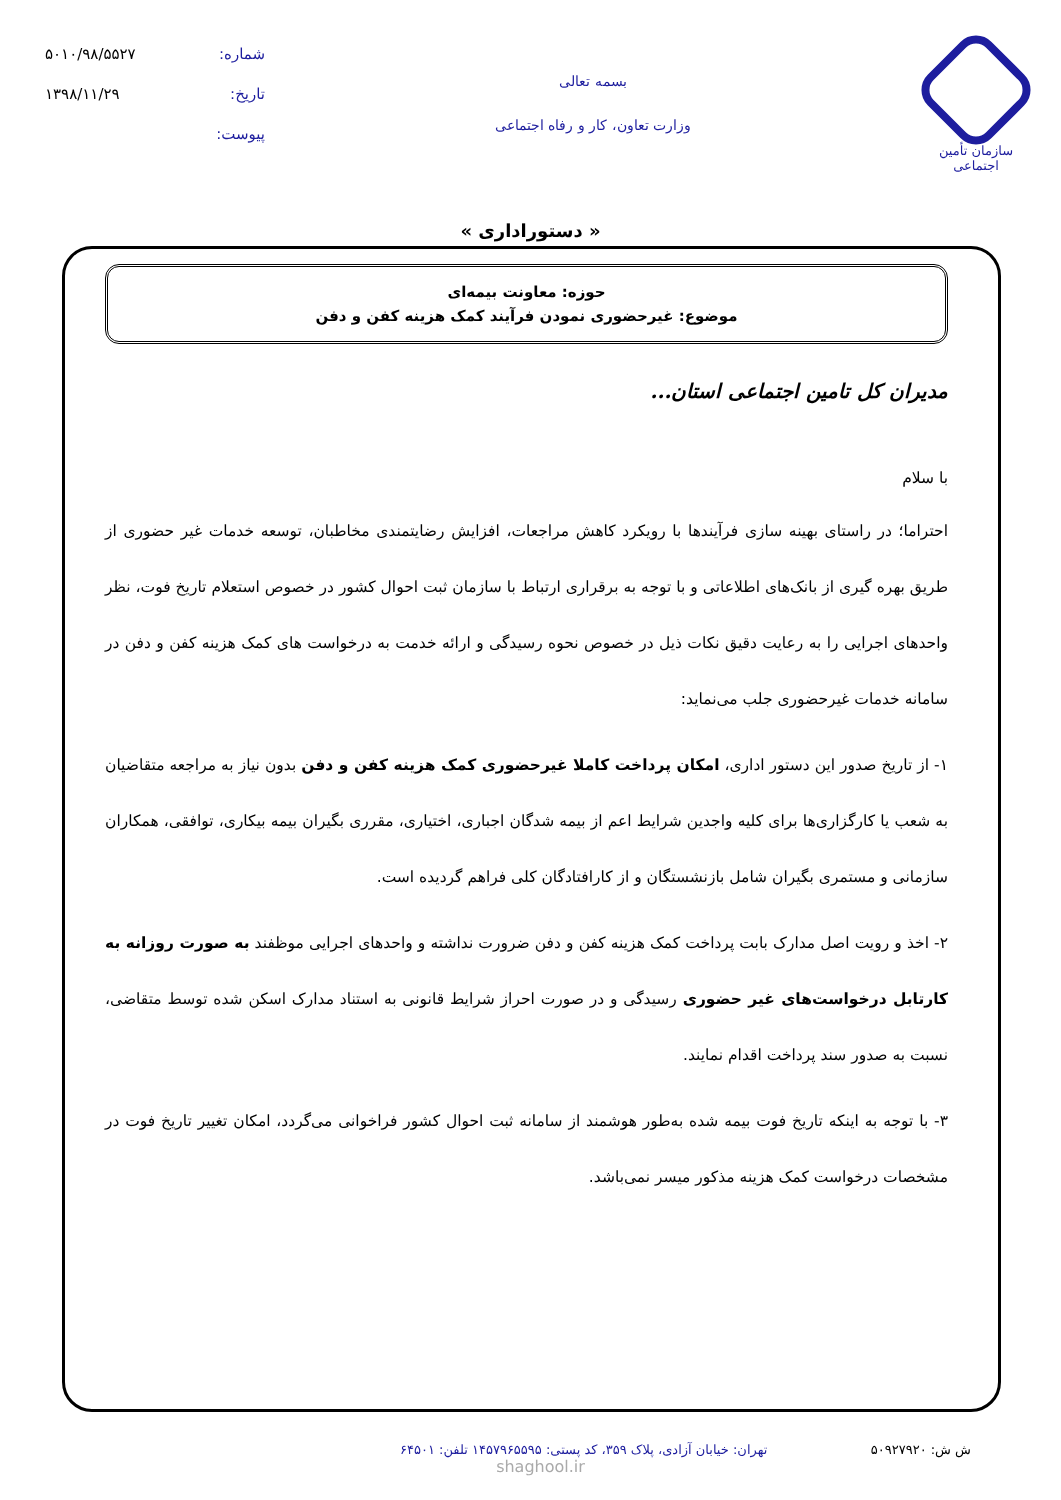سازمان تأمین اجتماعی
بسمه تعالی
وزارت تعاون، کار و رفاه اجتماعی
شماره: ۵۰۱۰/۹۸/۵۵۲۷
تاریخ: ۱۳۹۸/۱۱/۲۹
پیوست:
« دستوراداری »
حوزه: معاونت بیمه‌ای
موضوع: غیرحضوری نمودن فرآیند کمک هزینه کفن و دفن
مدیران کل تامین اجتماعی استان...
با سلام
احتراما؛ در راستای بهینه سازی فرآیندها با رویکرد کاهش مراجعات، افزایش رضایتمندی مخاطبان، توسعه خدمات غیر حضوری از طریق بهره گیری از بانک‌های اطلاعاتی و با توجه به برقراری ارتباط با سازمان ثبت احوال کشور در خصوص استعلام تاریخ فوت، نظر واحدهای اجرایی را به رعایت دقیق نکات ذیل در خصوص نحوه رسیدگی و ارائه خدمت به درخواست های کمک هزینه کفن و دفن در سامانه خدمات غیرحضوری جلب می‌نماید:
۱- از تاریخ صدور این دستور اداری، امکان پرداخت کاملا غیرحضوری کمک هزینه کفن و دفن بدون نیاز به مراجعه متقاضیان به شعب یا کارگزاری‌ها برای کلیه واجدین شرایط اعم از بیمه شدگان اجباری، اختیاری، مقرری بگیران بیمه بیکاری، توافقی، همکاران سازمانی و مستمری بگیران شامل بازنشستگان و از کارافتادگان کلی فراهم گردیده است.
۲- اخذ و رویت اصل مدارک بابت پرداخت کمک هزینه کفن و دفن ضرورت نداشته و واحدهای اجرایی موظفند به صورت روزانه به کارتابل درخواست‌های غیر حضوری رسیدگی و در صورت احراز شرایط قانونی به استناد مدارک اسکن شده توسط متقاضی، نسبت به صدور سند پرداخت اقدام نمایند.
۳- با توجه به اینکه تاریخ فوت بیمه شده به‌طور هوشمند از سامانه ثبت احوال کشور فراخوانی می‌گردد، امکان تغییر تاریخ فوت در مشخصات درخواست کمک هزینه مذکور میسر نمی‌باشد.
ش ش: ۵۰۹۲۷۹۲۰ تهران: خیابان آزادی، پلاک ۳۵۹، کد پستی: ۱۴۵۷۹۶۵۵۹۵ تلفن: ۶۴۵۰۱
shaghool.ir